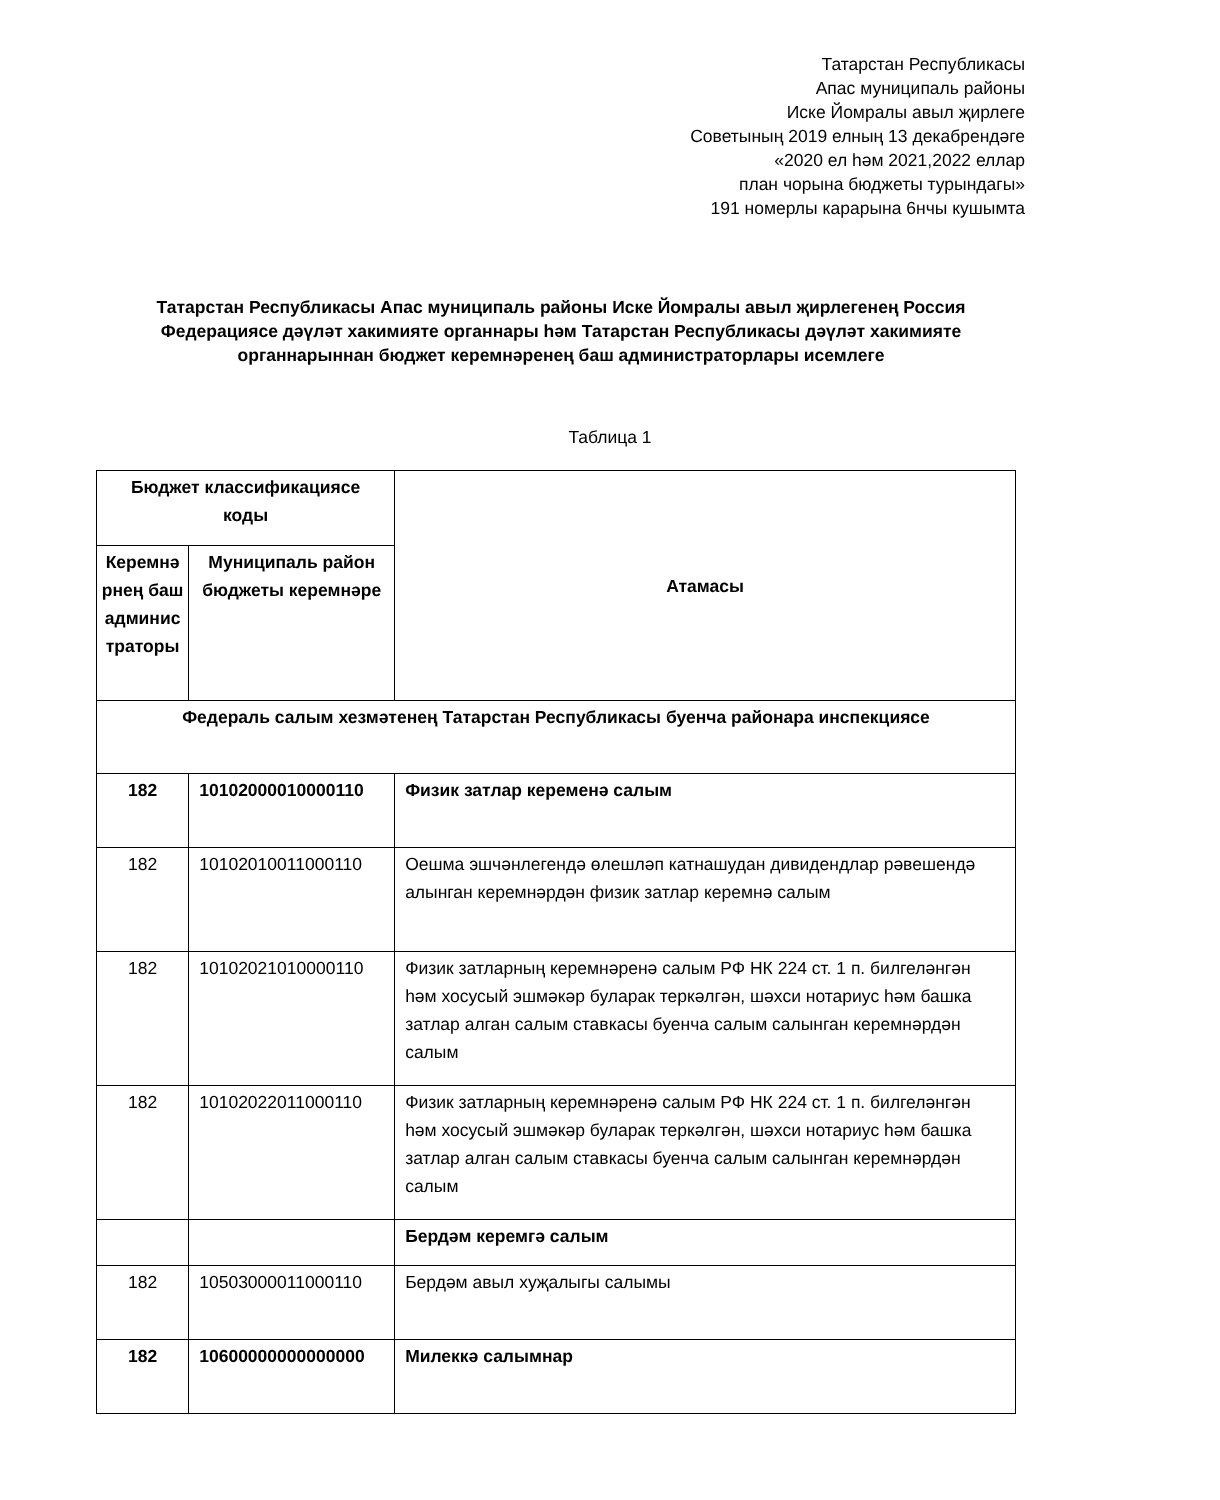Татарстан Республикасы
Апас муниципаль районы
Иске Йомралы авыл җирлеге
Советының 2019 елның 13 декабрендәге
«2020 ел һәм 2021,2022 еллар
план чорына бюджеты турындагы»
191 номерлы карарына 6нчы кушымта
Татарстан Республикасы Апас муниципаль районы Иске Йомралы авыл җирлегенең Россия Федерациясе дәүләт хакимияте органнары һәм Татарстан Республикасы дәүләт хакимияте органнарыннан бюджет керемнәренең баш администраторлары исемлеге
Таблица 1
| Бюджет классификациясе коды | | Атамасы |
| --- | --- | --- |
| Керемнә рнең баш админис траторы | Муниципаль район бюджеты керемнәре | |
| Федераль салым хезмәтенең Татарстан Республикасы буенча районара инспекциясе | | |
| 182 | 10102000010000110 | Физик затлар кеременә салым |
| 182 | 10102010011000110 | Оешма эшчәнлегендә өлешләп катнашудан дивидендлар рәвешендә алынган керемнәрдән физик затлар керемнә салым |
| 182 | 10102021010000110 | Физик затларның керемнәренә салым РФ НК 224 ст. 1 п. билгеләнгән һәм хосусый эшмәкәр буларак теркәлгән, шәхси нотариус һәм башка затлар алган салым ставкасы буенча салым салынган керемнәрдән салым |
| 182 | 10102022011000110 | Физик затларның керемнәренә салым РФ НК 224 ст. 1 п. билгеләнгән һәм хосусый эшмәкәр буларак теркәлгән, шәхси нотариус һәм башка затлар алган салым ставкасы буенча салым салынган керемнәрдән салым |
| | | Бердәм керемгә салым |
| 182 | 10503000011000110 | Бердәм авыл хуҗалыгы салымы |
| 182 | 10600000000000000 | Милеккә салымнар |